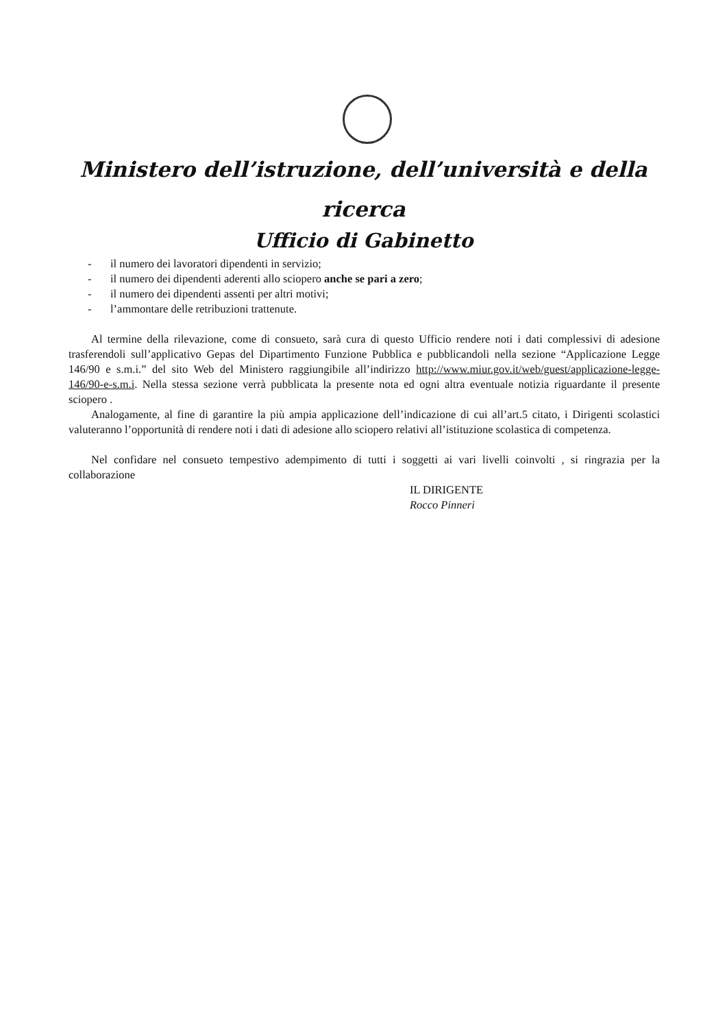Ministero dell’istruzione, dell’università e della
ricerca
Ufficio di Gabinetto
- il numero dei lavoratori dipendenti in servizio;
- il numero dei dipendenti aderenti allo sciopero anche se pari a zero;
- il numero dei dipendenti assenti per altri motivi;
- l’ammontare delle retribuzioni trattenute.
Al termine della rilevazione, come di consueto, sarà cura di questo Ufficio rendere noti i dati complessivi di adesione trasferendoli sull’applicativo Gepas del Dipartimento Funzione Pubblica e pubblicandoli nella sezione “Applicazione Legge 146/90 e s.m.i.” del sito Web del Ministero raggiungibile all’indirizzo http://www.miur.gov.it/web/guest/applicazione-legge-146/90-e-s.m.i. Nella stessa sezione verrà pubblicata la presente nota ed ogni altra eventuale notizia riguardante il presente sciopero .
Analogamente, al fine di garantire la più ampia applicazione dell’indicazione di cui all’art.5 citato, i Dirigenti scolastici valuteranno l’opportunità di rendere noti i dati di adesione allo sciopero relativi all’istituzione scolastica di competenza.
Nel confidare nel consueto tempestivo adempimento di tutti i soggetti ai vari livelli coinvolti , si ringrazia per la collaborazione
IL DIRIGENTE
Rocco Pinneri